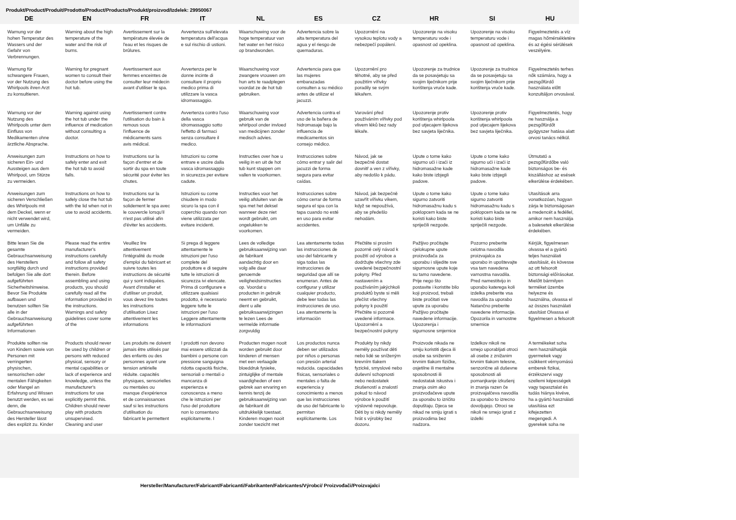Produkt/Product/Produit/Prodotto/Product/Producto/Produkt/proizvod/Izdelek: 29950067
| DE | EN | FR | IT | NL | ES | CZ | HR | SI | HU |
| --- | --- | --- | --- | --- | --- | --- | --- | --- | --- |
| Warnung vor der hohen Temperatur des Wassers und der Gefahr von Verbrennungen. | Warning about the high temperature of the water and the risk of burns. | Avertissement sur la température élevée de l'eau et les risques de brûlures. | Avvertenza sull'elevata temperatura dell'acqua e sul rischio di ustioni. | Waarschuwing voor de hoge temperatuur van het water en het risico op brandwonden. | Advertencia sobre la alta temperatura del agua y el riesgo de quemaduras. | Upozornění na vysokou teplotu vody a nebezpečí popálení. | Upozorenje na visoku temperaturu vode i opasnost od opeklina. | Upozorenje na visoku temperaturu vode i opasnost od opeklina. | Figyelmeztetés a víz magas hőmérsékletére és az égési sérülések veszélyére. |
| Warnung für schwangere Frauen, vor der Nutzung des Whirlpools ihren Arzt zu konsultieren. | Warning for pregnant women to consult their doctor before using the hot tub. | Avertissement aux femmes enceintes de consulter leur médecin avant d'utiliser le spa. | Avvertenza per le donne incinte di consultare il proprio medico prima di utilizzare la vasca idromassaggio. | Waarschuwing voor zwangere vrouwen om hun arts te raadplegen voordat ze de hot tub gebruiken. | Advertencia para que las mujeres embarazadas consulten a su médico antes de utilizar el jacuzzi. | Upozornění pro těhotné, aby se před použitím vířivky poradily se svým lékařem. | Upozorenje za trudnice da se posavjetuju sa svojim liječnikom prije korištenja vruće kade. | Upozorenje za trudnice da se posavjetuju sa svojim liječnikom prije korištenja vruće kade. | Figyelmeztetés terhes nők számára, hogy a pezsgőfürdő használata előtt konzultáljon orvosával. |
| Warnung vor der Nutzung des Whirlpools unter dem Einfluss von Medikamenten ohne ärztliche Absprache. | Warning against using the hot tub under the influence of medication without consulting a doctor. | Avertissement contre l'utilisation du bain à remous sous l'influence de médicaments sans avis médical. | Avvertenza contro l'uso della vasca idromassaggio sotto l'effetto di farmaci senza consultare il medico. | Waarschuwing voor gebruik van de whirlpool onder invloed van medicijnen zonder medisch advies. | Advertencia contra el uso de la bañera de hidromasaje bajo la influencia de medicamentos sin consejo médico. | Varování před používáním vířivky pod vlivem léků bez rady lékaře. | Upozorenje protiv korištenja whirlpoola pod utjecajem lijekova bez savjeta liječnika. | Upozorenje protiv korištenja whirlpoola pod utjecajem lijekova bez savjeta liječnika. | Figyelmeztetés, hogy ne használja a pezsgőfürdőt gyógyszer hatása alatt orvosi tanács nélkül. |
| Anweisungen zum sicheren Ein- und Aussteigen aus dem Whirlpool, um Stürze zu vermeiden. | Instructions on how to safely enter and exit the hot tub to avoid falls. | Instructions sur la façon d'entrer et de sortir du spa en toute sécurité pour éviter les chutes. | Istruzioni su come entrare e uscire dalla vasca idromassaggio in sicurezza per evitare cadute. | Instructies over hoe u veilig in en uit de hot tub kunt stappen om vallen te voorkomen. | Instrucciones sobre cómo entrar y salir del jacuzzi de forma segura para evitar caídas. | Návod, jak se bezpečně dostat dovnitř a ven z vířivky, aby nedošlo k pádu. | Upute o tome kako sigurno ući i izaći iz hidromasažne kade kako biste izbjegli padove. | Upute o tome kako sigurno ući i izaći iz hidromasažne kade kako biste izbjegli padove. | Útmutató a pezsgőfürdőbe való biztonságos be- és kiszálláshoz az esések elkerülése érdekében. |
| Anweisungen zum sicheren Verschließen des Whirlpools mit dem Deckel, wenn er nicht verwendet wird, um Unfälle zu vermeiden. | Instructions on how to safely close the hot tub with the lid when not in use to avoid accidents. | Instructions sur la façon de fermer solidement le spa avec le couvercle lorsqu'il n'est pas utilisé afin d'éviter les accidents. | Istruzioni su come chiudere in modo sicuro la spa con il coperchio quando non viene utilizzata per evitare incidenti. | Instructies voor het veilig afsluiten van de spa met het deksel wanneer deze niet wordt gebruikt, om ongelukken te voorkomen. | Instrucciones sobre cómo cerrar de forma segura el spa con la tapa cuando no esté en uso para evitar accidentes. | Návod, jak bezpečně uzavřít vířivku víkem, když se nepoužívá, aby se předešlo nehodám. | Upute o tome kako sigurno zatvoriti hidromasažnu kadu s poklopcem kada se ne koristi kako biste spriječili nezgode. | Upute o tome kako sigurno zatvoriti hidromasažnu kadu s poklopcem kada se ne koristi kako biste spriječili nezgode. | Utasítások arra vonatkozóan, hogyan zárja le biztonságosan a medencét a fedéllel, amikor nem használja a balesetek elkerülése érdekében. |
| Bitte lesen Sie die gesamte Gebrauchsanweisung des Herstellers sorgfältig durch und befolgen Sie alle dort aufgeführten Sicherheitshinweise. Bevor Sie Produkte aufbauen und benutzen sollten Sie alle in der Gebrauchsanweisung aufgeführten Informationen | Please read the entire manufacturer's instructions carefully and follow all safety instructions provided therein. Before assembling and using products, you should carefully read all the information provided in the instructions. Warnings and safety guidelines cover some of the | Veuillez lire attentivement l'intégralité du mode d'emploi du fabricant et suivre toutes les instructions de sécurité qui y sont indiquées. Avant d'installer et d'utiliser un produit, vous devez lire toutes les instructions d'utilisation Lisez attentivement les informations | Si prega di leggere attentamente le istruzioni per l'uso complete del produttore e di seguire tutte le istruzioni di sicurezza ivi elencate. Prima di configurare e utilizzare qualsiasi prodotto, è necessario leggere tutte le istruzioni per l'uso Leggere attentamente le informazioni | Lees de volledige gebruiksaanwijzing van de fabrikant aandachtig door en volg alle daar genoemde veiligheidsinstructies op. Voordat u producten in gebruik neemt en gebruikt, dient u alle gebruiksaanwijzingen te lezen Lees de vermelde informatie zorgvuldig | Lea atentamente todas las instrucciones de uso del fabricante y siga todas las instrucciones de seguridad que allí se enumeran. Antes de configurar y utilizar cualquier producto, debe leer todas las instrucciones de uso. Lea atentamente la información | Přečtěte si prosím pozorně celý návod k použití od výrobce a dodržujte všechny zde uvedené bezpečnostní pokyny. Před nastavením a používáním jakýchkoli produktů byste si měli přečíst všechny pokyny k použití Přečtěte si pozorně uvedené informace. Upozornění a bezpečnostní pokyny | Pažljivo pročitajte cjelokupne upute proizvođača za uporabu i slijedite sve sigurnosne upute koje su tamo navedene. Prije nego što postavite i koristite bilo koji proizvod, trebali biste pročitati sve upute za uporabu Pažljivo pročitajte navedene informacije. Upozorenja i sigurnosne smjernice | Pozorno preberite celotna navodila proizvajalca za uporabo in upoštevajte vsa tam navedena varnostna navodila. Pred namestitvijo in uporabo katerega koli izdelka preberite vsa navodila za uporabo Natančno preberite navedene informacije. Opozorila in varnostne smernice | Kérjük, figyelmesen olvassa el a gyártó teljes használati utasítását, és kövesse az ott felsorolt biztonsági előírásokat. Mielőtt bármilyen terméket üzembe helyezne és használna, olvassa el az összes használati utasítást Olvassa el figyelmesen a felsorolt |
| Produkte sollten nie von Kindern sowie von Personen mit verringerten physischen, sensorischen oder mentalen Fähigkeiten oder Mangel an Erfahrung und Wissen benutzt werden, es sei denn, die Gebrauchsanweisung des Hersteller lässt dies explizit zu. Kinder | Products should never be used by children or persons with reduced physical, sensory or mental capabilities or lack of experience and knowledge, unless the manufacturer's instructions for use explicitly permit this. Children should never play with products unsupervised. Cleaning and user | Les produits ne doivent jamais être utilisés par des enfants ou des personnes ayant une tension artérielle réduite. capacités physiques, sensorielles ou mentales ou manque d'expérience et de connaissances sauf si les instructions d'utilisation du fabricant le permettent | I prodotti non devono mai essere utilizzati da bambini o persone con pressione sanguigna ridotta capacità fisiche, sensoriali o mentali o mancanza di esperienza e conoscenza a meno che le istruzioni per l'uso del produttore non lo consentano esplicitamente. I | Producten mogen nooit worden gebruikt door kinderen of mensen met een verlaagde bloeddruk fysieke, zintuiglijke of mentale vaardigheden of een gebrek aan ervaring en kennis tenzij de gebruiksaanwijzing van de fabrikant dit uitdrukkelijk toestaat. Kinderen mogen nooit zonder toezicht met | Los productos nunca deben ser utilizados por niños o personas con presión arterial reducida. capacidades físicas, sensoriales o mentales o falta de experiencia y conocimiento a menos que las instrucciones de uso del fabricante lo permitan explícitamente. Los | Produkty by nikdy neměly používat děti nebo lidé se sníženým krevním tlakem fyzické, smyslové nebo duševní schopnosti nebo nedostatek zkušeností a znalostí pokud to návod výrobce k použití výslovně nepovoluje. Děti by si nikdy neměly hrát s výrobky bez dozoru. | Proizvode nikada ne smiju koristiti djeca ili osobe sa sniženim krvnim tlakom fizičke, osjetilne ili mentalne sposobnosti ili nedostatak iskustva i znanja osim ako proizvođačeve upute za uporabu to izričito dopuštaju. Djeca se nikad ne smiju igrati s proizvodima bez nadzora. | Izdelkov nikoli ne smejo uporabljati otroci ali osebe z znižanim krvnim tlakom telesne, senzorične ali duševne sposobnosti ali pomanjkanje izkušenj in znanja razen če proizvajalčeva navodila za uporabo to izrecno dovoljujejo. Otroci se nikoli ne smejo igrati z izdelki | A termékeket soha nem használhatják gyermekek vagy csökkent vérnyomású emberek fizikai, érzékszervi vagy szellemi képességek vagy tapasztalat és tudás hiánya kivéve, ha a gyártó használati utasítása ezt kifejezetten megengedi. A gyerekek soha ne |
Hersteller/Manufacturer/Fabricant/Fabricanti/Fabrikanten/Fabricantes/Výrobci/ Proizvođači/Proizvajalci